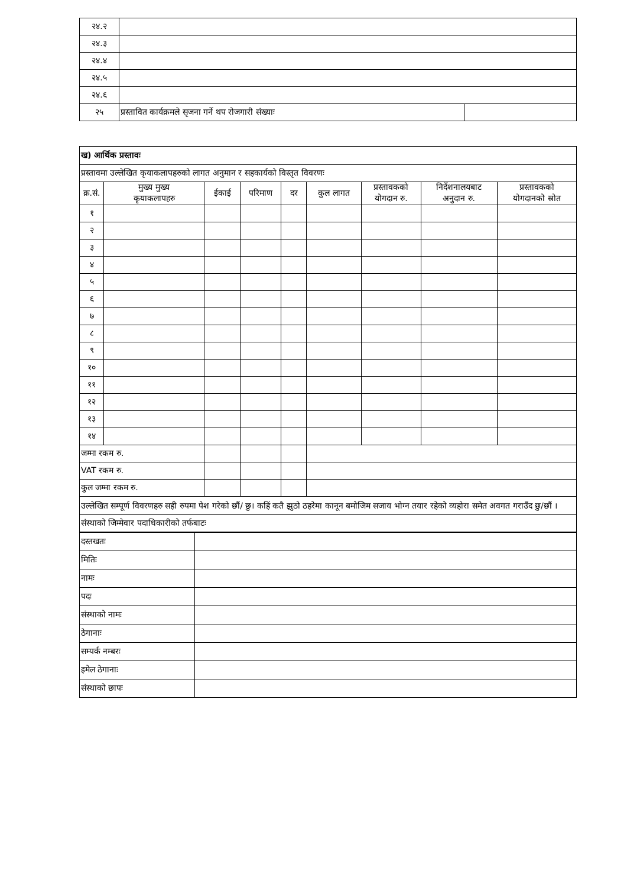| २४.२ | | |
| २४.३ | | |
| २४.४ | | |
| २४.५ | | |
| २४.६ | | |
| २५ | प्रस्तावित कार्यक्रमले सृजना गर्ने थप रोजगारी संख्याः | |
| ख) आर्थिक प्रस्तावः | | | | | | | | |
| प्रस्तावमा उल्लेखित कृयाकलापहरुको लागत अनुमान र सहकार्यको विस्तृत विवरणः | | | | | | | | |
| क्र.सं. | मुख्य मुख्य कृयाकलापहरु | ईकाई | परिमाण | दर | कुल लागत | प्रस्तावकको योगदान रु. | निर्देशनालयबाट अनुदान रु. | प्रस्तावकको योगदानको स्रोत |
| १ | | | | | | | | |
| २ | | | | | | | | |
| ३ | | | | | | | | |
| ४ | | | | | | | | |
| ५ | | | | | | | | |
| ६ | | | | | | | | |
| ७ | | | | | | | | |
| ८ | | | | | | | | |
| ९ | | | | | | | | |
| १० | | | | | | | | |
| ११ | | | | | | | | |
| १२ | | | | | | | | |
| १३ | | | | | | | | |
| १४ | | | | | | | | |
| जम्मा रकम रु. | | | | | | | | |
| VAT रकम रु. | | | | | | | | |
| कुल जम्मा रकम रु. | | | | | | | | |
| उल्लेखित सम्पूर्ण विवरणहरु सही रुपमा पेश गरेको छौं/ छु। कहिं कतै झुठो ठहरेमा कानून बमोजिम सजाय भोग्न तयार रहेको व्यहोरा समेत अवगत गराउँद छु/छौं । | | | | | | | | |
| संस्थाको जिम्मेवार पदाधिकारीको तर्फबाटः | | | | | | | | |
| दस्तखतः | |
| मितिः | |
| नामः | |
| पदः | |
| संस्थाको नामः | |
| ठेगानाः | |
| सम्पर्क नम्बरः | |
| इमेल ठेगानाः | |
| संस्थाको छापः | |